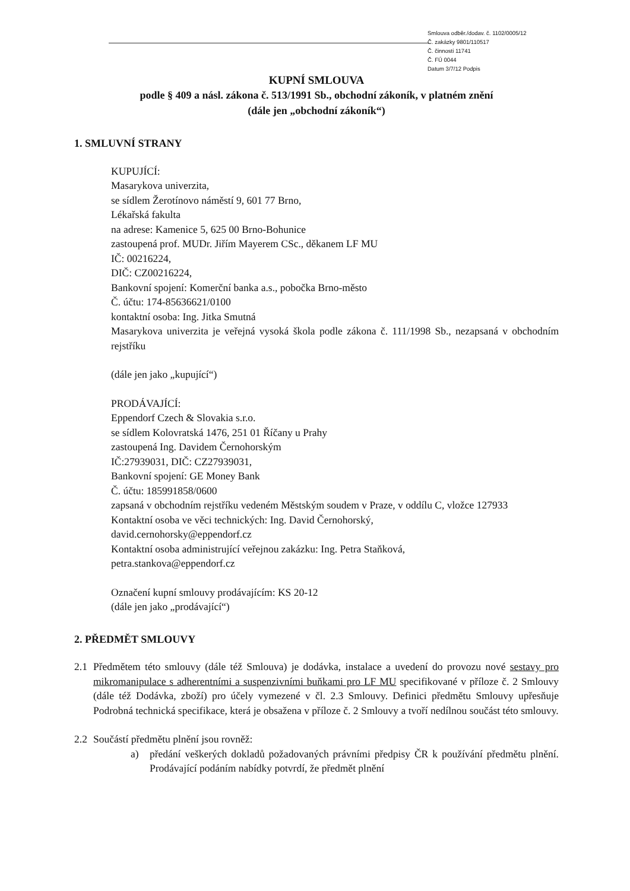Smlouva odběr./dodav. č. 1102/0005/12
Č. zakázky 9801/110517
Č. činnosti 11741
Č. FÚ 0044
Datum 3/7/12 Podpis
KUPNÍ SMLOUVA
podle § 409 a násl. zákona č. 513/1991 Sb., obchodní zákoník, v platném znění
(dále jen „obchodní zákoník“)
1. SMLUVNÍ STRANY
KUPUJÍCÍ:
Masarykova univerzita,
se sídlem Žerotínovo náměstí 9, 601 77 Brno,
Lékařská fakulta
na adrese: Kamenice 5, 625 00 Brno-Bohunice
zastoupená prof. MUDr. Jiřím Mayerem CSc., děkanem LF MU
IČ: 00216224,
DIČ: CZ00216224,
Bankovní spojení: Komerční banka a.s., pobočka Brno-město
Č. účtu: 174-85636621/0100
kontaktní osoba: Ing. Jitka Smutná
Masarykova univerzita je veřejná vysoká škola podle zákona č. 111/1998 Sb., nezapsaná v obchodním rejstříku
(dále jen jako „kupující“)
PRODÁVAJÍCÍ:
Eppendorf Czech & Slovakia s.r.o.
se sídlem Kolovratská 1476, 251 01 Říčany u Prahy
zastoupená Ing. Davidem Černohorským
IČ:27939031, DIČ: CZ27939031,
Bankovní spojení: GE Money Bank
Č. účtu: 185991858/0600
zapsaná v obchodním rejstříku vedeném Městským soudem v Praze, v oddílu C, vložce 127933
Kontaktní osoba ve věci technických: Ing. David Černohorský,
david.cernohorsky@eppendorf.cz
Kontaktní osoba administrující veřejnou zakázku: Ing. Petra Staňková,
petra.stankova@eppendorf.cz
Označení kupní smlouvy prodávajícím: KS 20-12
(dále jen jako „prodávající“)
2. PŘEDMĚT SMLOUVY
2.1 Předmětem této smlouvy (dále též Smlouva) je dodávka, instalace a uvedení do provozu nové sestavy pro mikromanipulace s adherentními a suspenzivními buňkami pro LF MU specifikované v příloze č. 2 Smlouvy (dále též Dodávka, zboží) pro účely vymezené v čl. 2.3 Smlouvy. Definici předmětu Smlouvy upřesňuje Podrobná technická specifikace, která je obsažena v příloze č. 2 Smlouvy a tvoří nedílnou součást této smlouvy.
2.2 Součástí předmětu plnění jsou rovněž:
a) předání veškerých dokladů požadovaných právními předpisy ČR k používání předmětu plnění. Prodávající podáním nabídky potvrdí, že předmět plnění